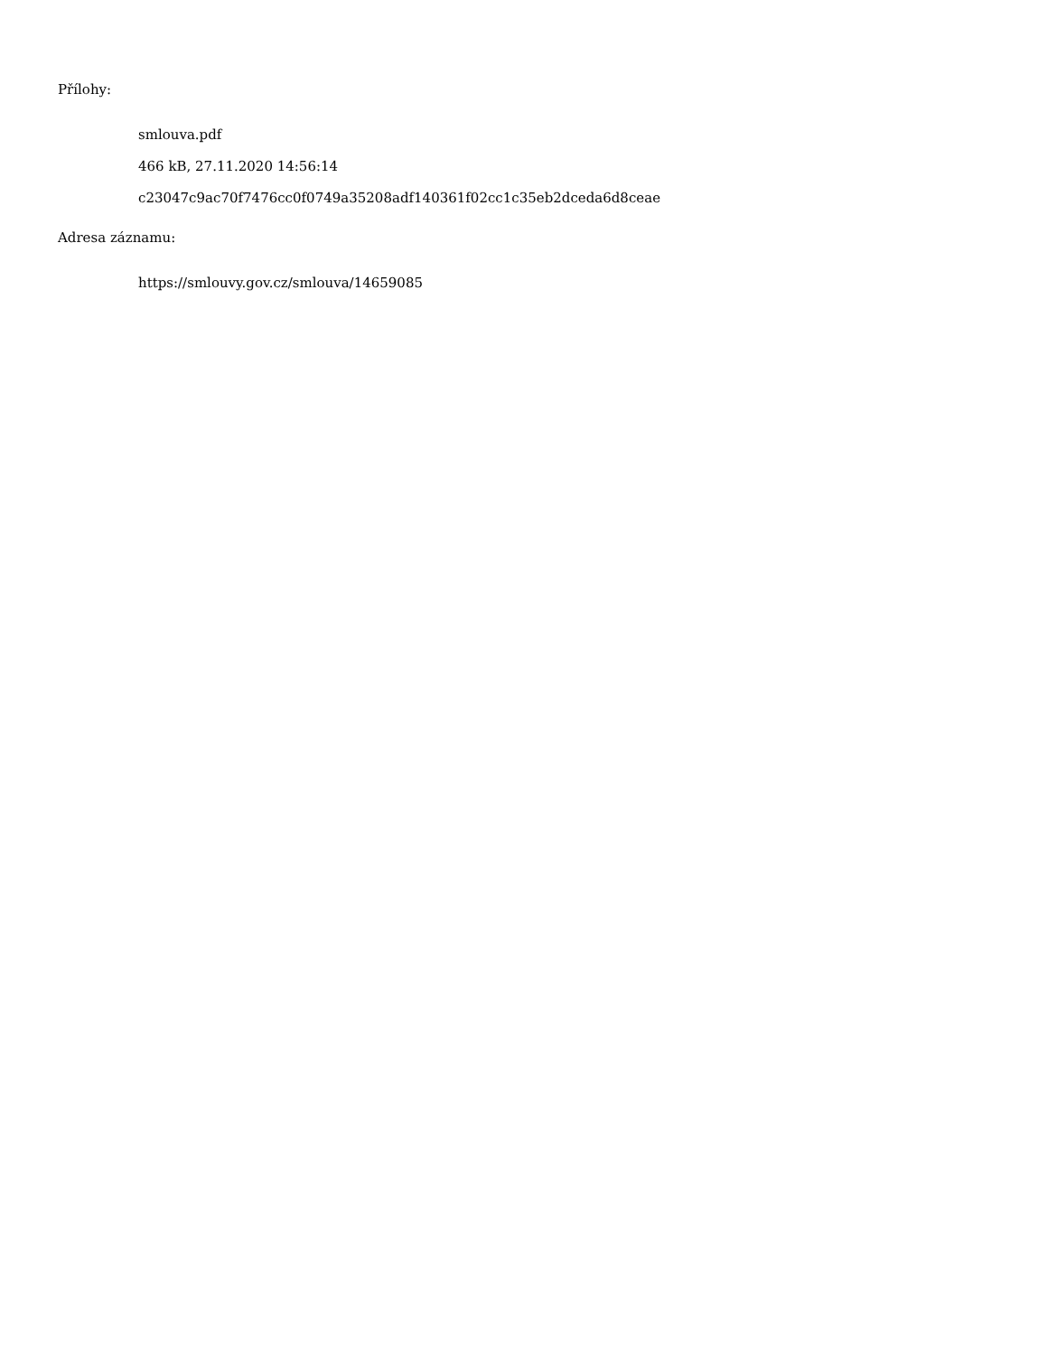Přílohy:
smlouva.pdf
466 kB, 27.11.2020 14:56:14
c23047c9ac70f7476cc0f0749a35208adf140361f02cc1c35eb2dceda6d8ceae
Adresa záznamu:
https://smlouvy.gov.cz/smlouva/14659085